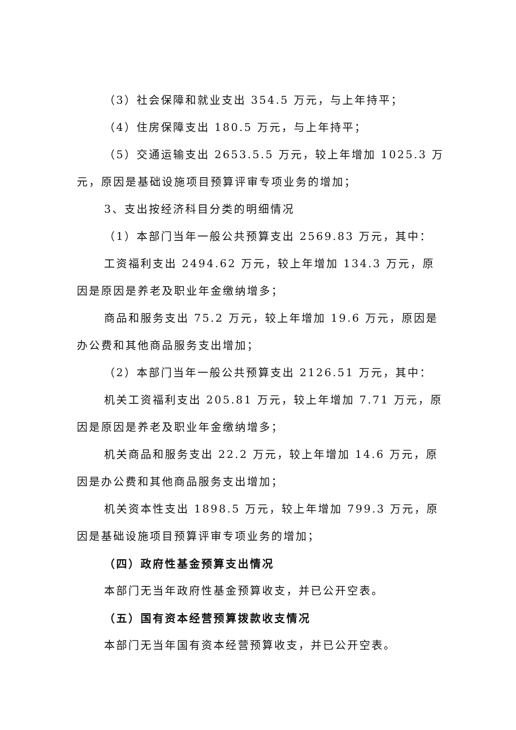（3）社会保障和就业支出 354.5 万元，与上年持平；
（4）住房保障支出 180.5 万元，与上年持平；
（5）交通运输支出 2653.5.5 万元，较上年增加 1025.3 万元，原因是基础设施项目预算评审专项业务的增加；
3、支出按经济科目分类的明细情况
（1）本部门当年一般公共预算支出 2569.83 万元，其中：
工资福利支出 2494.62 万元，较上年增加 134.3 万元，原因是原因是养老及职业年金缴纳增多；
商品和服务支出 75.2 万元，较上年增加 19.6 万元，原因是办公费和其他商品服务支出增加；
（2）本部门当年一般公共预算支出 2126.51 万元，其中：
机关工资福利支出 205.81 万元，较上年增加 7.71 万元，原因是原因是养老及职业年金缴纳增多；
机关商品和服务支出 22.2 万元，较上年增加 14.6 万元，原因是办公费和其他商品服务支出增加；
机关资本性支出 1898.5 万元，较上年增加 799.3 万元，原因是基础设施项目预算评审专项业务的增加；
（四）政府性基金预算支出情况
本部门无当年政府性基金预算收支，并已公开空表。
（五）国有资本经营预算拨款收支情况
本部门无当年国有资本经营预算收支，并已公开空表。